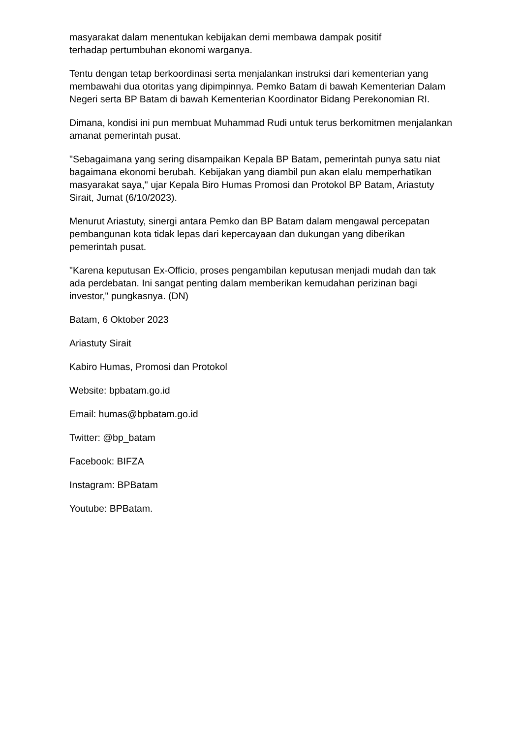masyarakat dalam menentukan kebijakan demi membawa dampak positif
terhadap pertumbuhan ekonomi warganya.
Tentu dengan tetap berkoordinasi serta menjalankan instruksi dari kementerian yang membawahi dua otoritas yang dipimpinnya. Pemko Batam di bawah Kementerian Dalam Negeri serta BP Batam di bawah Kementerian Koordinator Bidang Perekonomian RI.
Dimana, kondisi ini pun membuat Muhammad Rudi untuk terus berkomitmen menjalankan amanat pemerintah pusat.
"Sebagaimana yang sering disampaikan Kepala BP Batam, pemerintah punya satu niat bagaimana ekonomi berubah. Kebijakan yang diambil pun akan elalu memperhatikan masyarakat saya," ujar Kepala Biro Humas Promosi dan Protokol BP Batam, Ariastuty Sirait, Jumat (6/10/2023).
Menurut Ariastuty, sinergi antara Pemko dan BP Batam dalam mengawal percepatan pembangunan kota tidak lepas dari kepercayaan dan dukungan yang diberikan pemerintah pusat.
"Karena keputusan Ex-Officio, proses pengambilan keputusan menjadi mudah dan tak ada perdebatan. Ini sangat penting dalam memberikan kemudahan perizinan bagi investor," pungkasnya. (DN)
Batam, 6 Oktober 2023
Ariastuty Sirait
Kabiro Humas, Promosi dan Protokol
Website: bpbatam.go.id
Email: humas@bpbatam.go.id
Twitter: @bp_batam
Facebook: BIFZA
Instagram: BPBatam
Youtube: BPBatam.